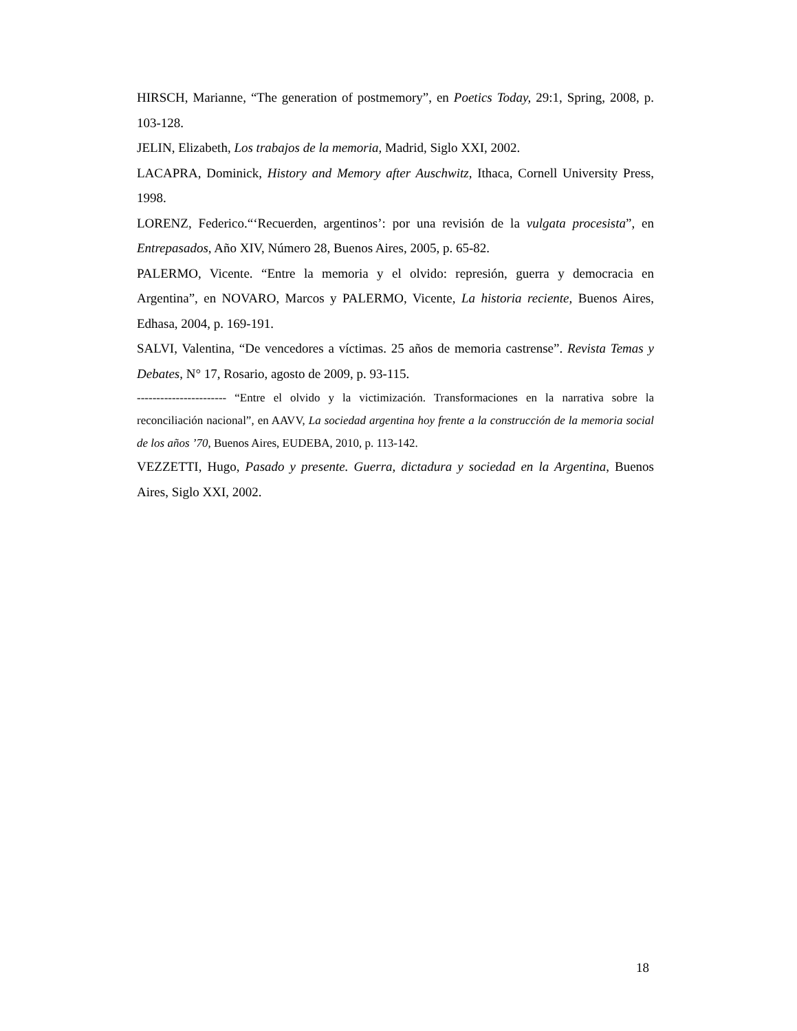HIRSCH, Marianne, “The generation of postmemory”, en Poetics Today, 29:1, Spring, 2008, p. 103-128.
JELIN, Elizabeth, Los trabajos de la memoria, Madrid, Siglo XXI, 2002.
LACAPRA, Dominick, History and Memory after Auschwitz, Ithaca, Cornell University Press, 1998.
LORENZ, Federico.“‘Recuerden, argentinos’: por una revisión de la vulgata procesista”, en Entrepasados, Año XIV, Número 28, Buenos Aires, 2005, p. 65-82.
PALERMO, Vicente. “Entre la memoria y el olvido: represión, guerra y democracia en Argentina”, en NOVARO, Marcos y PALERMO, Vicente, La historia reciente, Buenos Aires, Edhasa, 2004, p. 169-191.
SALVI, Valentina, “De vencedores a víctimas. 25 años de memoria castrense”. Revista Temas y Debates, N° 17, Rosario, agosto de 2009, p. 93-115.
----------------------- “Entre el olvido y la victimización. Transformaciones en la narrativa sobre la reconciliación nacional”, en AAVV, La sociedad argentina hoy frente a la construcción de la memoria social de los años ’70, Buenos Aires, EUDEBA, 2010, p. 113-142.
VEZZETTI, Hugo, Pasado y presente. Guerra, dictadura y sociedad en la Argentina, Buenos Aires, Siglo XXI, 2002.
18